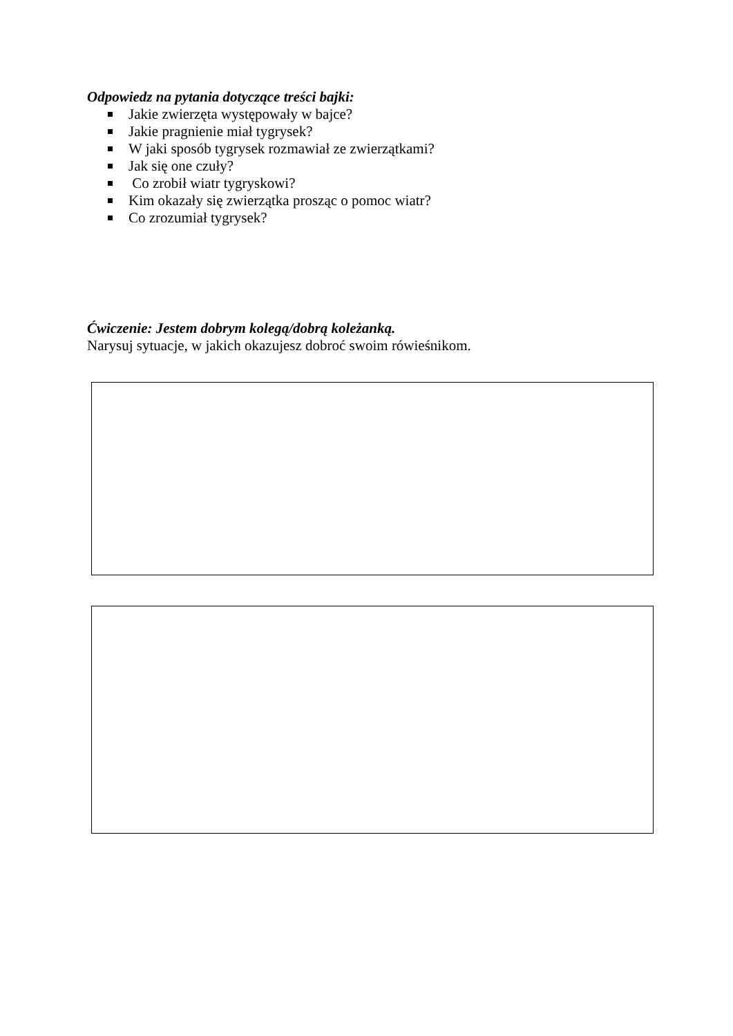Odpowiedz na pytania dotyczące treści bajki:
Jakie zwierzęta występowały w bajce?
Jakie pragnienie miał tygrysek?
W jaki sposób tygrysek rozmawiał ze zwierzątkami?
Jak się one czuły?
Co zrobił wiatr tygryskowi?
Kim okazały się zwierzątka prosząc o pomoc wiatr?
Co zrozumiał tygrysek?
Ćwiczenie: Jestem dobrym kolegą/dobrą koleżanką.
Narysuj sytuacje, w jakich okazujesz dobroć swoim rówieśnikom.